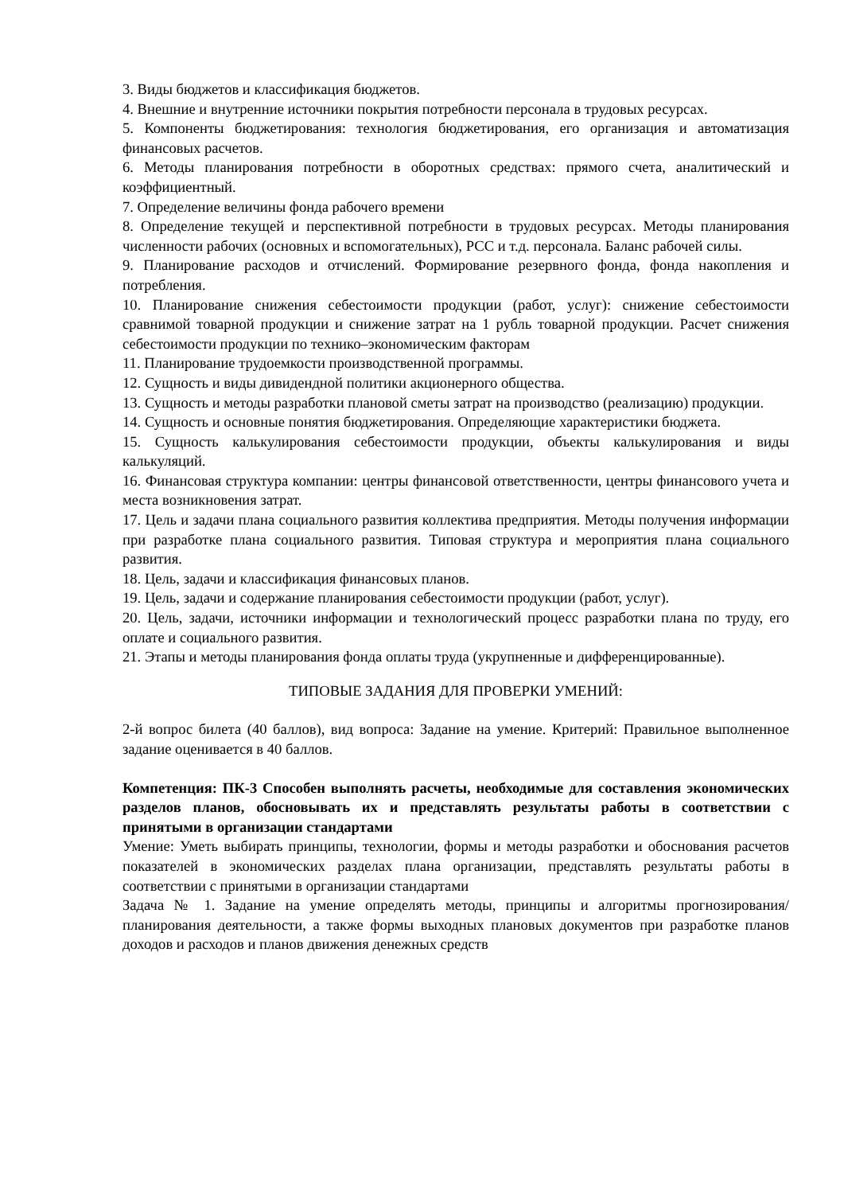3. Виды бюджетов и классификация бюджетов.
4. Внешние и внутренние источники покрытия потребности персонала в трудовых ресурсах.
5. Компоненты бюджетирования: технология бюджетирования, его организация и автоматизация финансовых расчетов.
6. Методы планирования потребности в оборотных средствах: прямого счета, аналитический и коэффициентный.
7. Определение величины фонда рабочего времени
8. Определение текущей и перспективной потребности в трудовых ресурсах. Методы планирования численности рабочих (основных и вспомогательных), РСС и т.д. персонала. Баланс рабочей силы.
9. Планирование расходов и отчислений. Формирование резервного фонда, фонда накопления и потребления.
10. Планирование снижения себестоимости продукции (работ, услуг): снижение себестоимости сравнимой товарной продукции и снижение затрат на 1 рубль товарной продукции. Расчет снижения себестоимости продукции по технико–экономическим факторам
11. Планирование трудоемкости производственной программы.
12. Сущность и виды дивидендной политики акционерного общества.
13. Сущность и методы разработки плановой сметы затрат на производство (реализацию) продукции.
14. Сущность и основные понятия бюджетирования. Определяющие характеристики бюджета.
15. Сущность калькулирования себестоимости продукции, объекты калькулирования и виды калькуляций.
16. Финансовая структура компании: центры финансовой ответственности, центры финансового учета и места возникновения затрат.
17. Цель и задачи плана социального развития коллектива предприятия. Методы получения информации при разработке плана социального развития. Типовая структура и мероприятия плана социального развития.
18. Цель, задачи и классификация финансовых планов.
19. Цель, задачи и содержание планирования себестоимости продукции (работ, услуг).
20. Цель, задачи, источники информации и технологический процесс разработки плана по труду, его оплате и социального развития.
21. Этапы и методы планирования фонда оплаты труда (укрупненные и дифференцированные).
ТИПОВЫЕ ЗАДАНИЯ ДЛЯ ПРОВЕРКИ УМЕНИЙ:
2-й вопрос билета (40 баллов), вид вопроса: Задание на умение. Критерий: Правильное выполненное задание оценивается в 40 баллов.
Компетенция: ПК-3 Способен выполнять расчеты, необходимые для составления экономических разделов планов, обосновывать их и представлять результаты работы в соответствии с принятыми в организации стандартами
Умение: Уметь выбирать принципы, технологии, формы и методы разработки и обоснования расчетов показателей в экономических разделах плана организации, представлять результаты работы в соответствии с принятыми в организации стандартами
Задача № 1. Задание на умение определять методы, принципы и алгоритмы прогнозирования/планирования деятельности, а также формы выходных плановых документов при разработке планов доходов и расходов и планов движения денежных средств